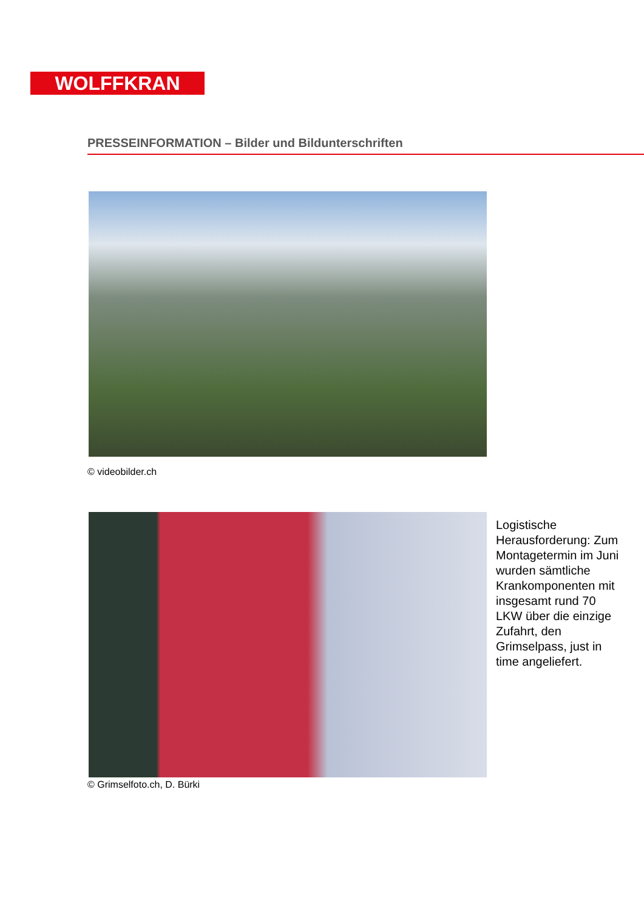WOLFFKRAN
PRESSEINFORMATION – Bilder und Bildunterschriften
© videobilder.ch
Logistische Herausforderung: Zum Montagetermin im Juni wurden sämtliche Krankomponenten mit insgesamt rund 70 LKW über die einzige Zufahrt, den Grimselpass, just in time angeliefert.
© Grimselfoto.ch, D. Bürki